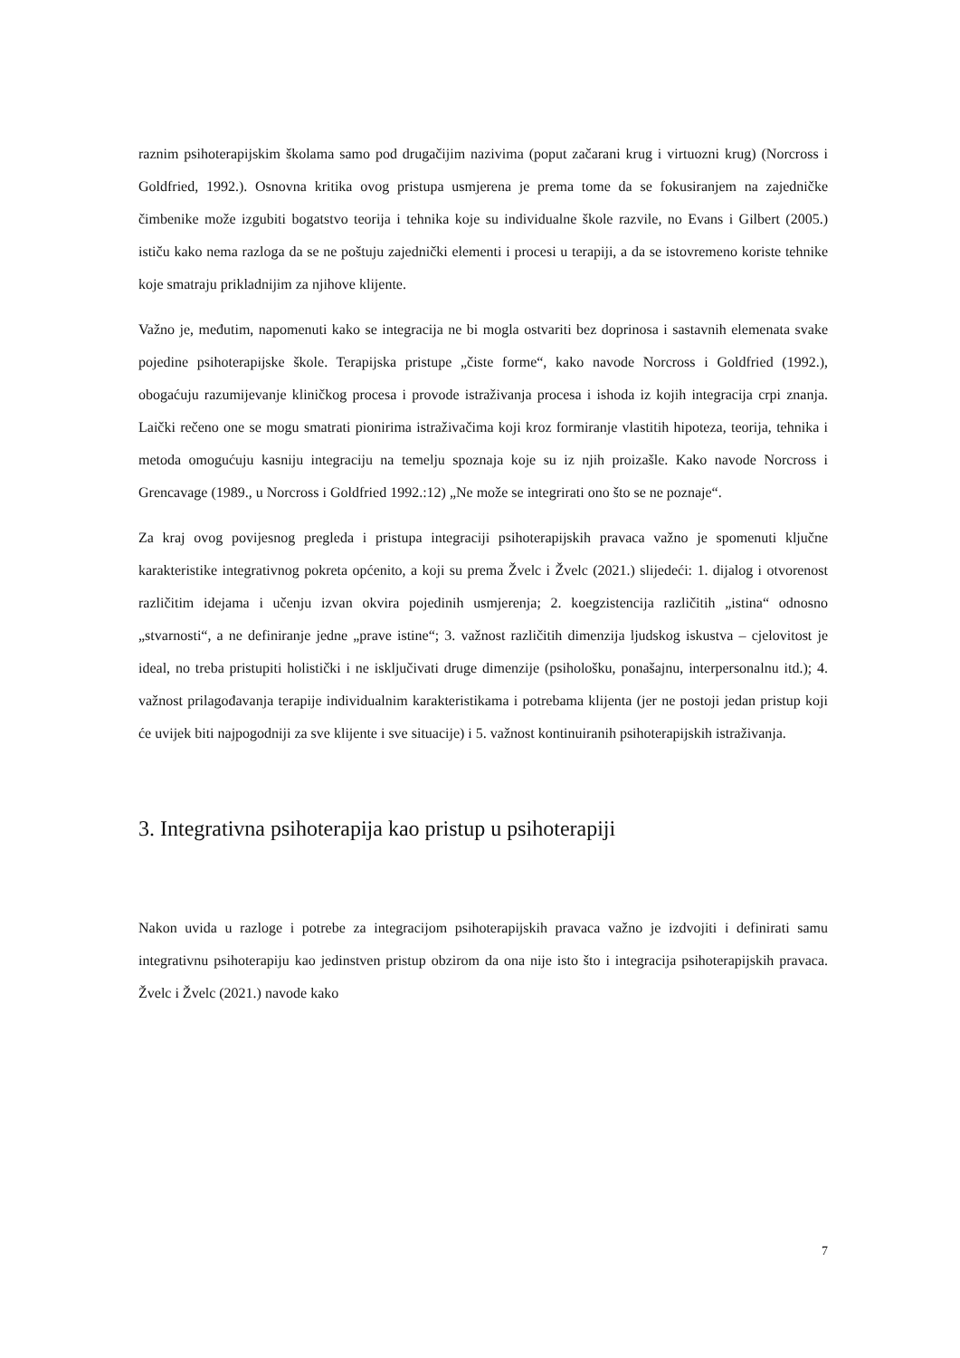raznim psihoterapijskim školama samo pod drugačijim nazivima (poput začarani krug i virtuozni krug) (Norcross i Goldfried, 1992.). Osnovna kritika ovog pristupa usmjerena je prema tome da se fokusiranjem na zajedničke čimbenike može izgubiti bogatstvo teorija i tehnika koje su individualne škole razvile, no Evans i Gilbert (2005.) ističu kako nema razloga da se ne poštuju zajednički elementi i procesi u terapiji, a da se istovremeno koriste tehnike koje smatraju prikladnijim za njihove klijente.
Važno je, međutim, napomenuti kako se integracija ne bi mogla ostvariti bez doprinosa i sastavnih elemenata svake pojedine psihoterapijske škole. Terapijska pristupe „čiste forme“, kako navode Norcross i Goldfried (1992.), obogaćuju razumijevanje kliničkog procesa i provode istraživanja procesa i ishoda iz kojih integracija crpi znanja. Laički rečeno one se mogu smatrati pionirima istraživačima koji kroz formiranje vlastitih hipoteza, teorija, tehnika i metoda omogućuju kasniju integraciju na temelju spoznaja koje su iz njih proizašle. Kako navode Norcross i Grencavage (1989., u Norcross i Goldfried 1992.:12) „Ne može se integrirati ono što se ne poznaje“.
Za kraj ovog povijesnog pregleda i pristupa integraciji psihoterapijskih pravaca važno je spomenuti ključne karakteristike integrativnog pokreta općenito, a koji su prema Žvelc i Žvelc (2021.) slijedeći: 1. dijalog i otvorenost različitim idejama i učenju izvan okvira pojedinih usmjerenja; 2. koegzistencija različitih „istina“ odnosno „stvarnosti“, a ne definiranje jedne „prave istine“; 3. važnost različitih dimenzija ljudskog iskustva – cjelovitost je ideal, no treba pristupiti holistički i ne isključivati druge dimenzije (psihološku, ponašajnu, interpersonalnu itd.); 4. važnost prilagođavanja terapije individualnim karakteristikama i potrebama klijenta (jer ne postoji jedan pristup koji će uvijek biti najpogodniji za sve klijente i sve situacije) i 5. važnost kontinuiranih psihoterapijskih istraživanja.
3. Integrativna psihoterapija kao pristup u psihoterapiji
Nakon uvida u razloge i potrebe za integracijom psihoterapijskih pravaca važno je izdvojiti i definirati samu integrativnu psihoterapiju kao jedinstven pristup obzirom da ona nije isto što i integracija psihoterapijskih pravaca. Žvelc i Žvelc (2021.) navode kako
7